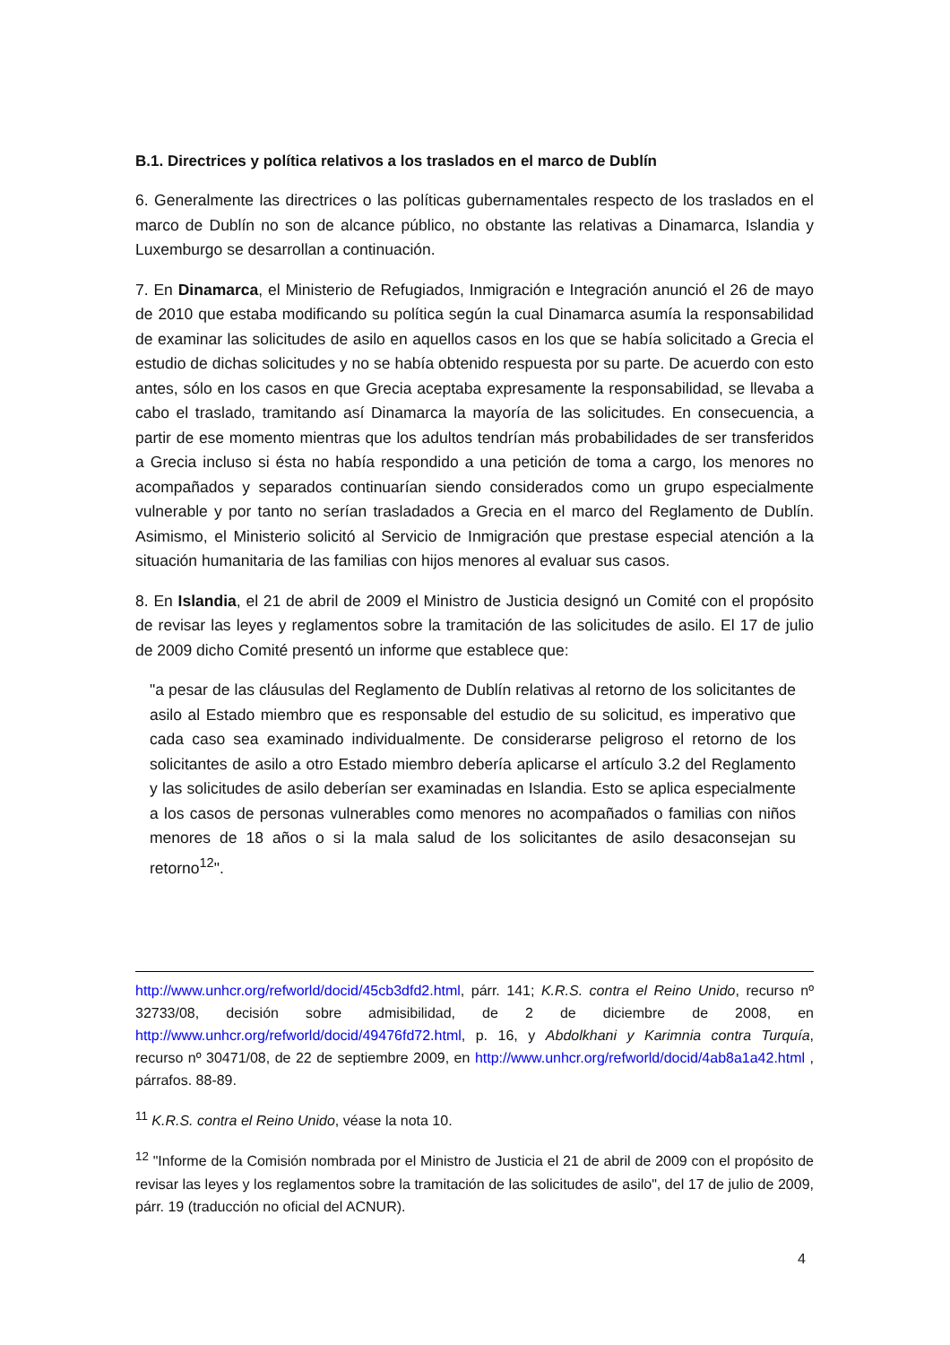B.1. Directrices y política relativos a los traslados en el marco de Dublín
6. Generalmente las directrices o las políticas gubernamentales respecto de los traslados en el marco de Dublín no son de alcance público, no obstante las relativas a Dinamarca, Islandia y Luxemburgo se desarrollan a continuación.
7. En Dinamarca, el Ministerio de Refugiados, Inmigración e Integración anunció el 26 de mayo de 2010 que estaba modificando su política según la cual Dinamarca asumía la responsabilidad de examinar las solicitudes de asilo en aquellos casos en los que se había solicitado a Grecia el estudio de dichas solicitudes y no se había obtenido respuesta por su parte. De acuerdo con esto antes, sólo en los casos en que Grecia aceptaba expresamente la responsabilidad, se llevaba a cabo el traslado, tramitando así Dinamarca la mayoría de las solicitudes. En consecuencia, a partir de ese momento mientras que los adultos tendrían más probabilidades de ser transferidos a Grecia incluso si ésta no había respondido a una petición de toma a cargo, los menores no acompañados y separados continuarían siendo considerados como un grupo especialmente vulnerable y por tanto no serían trasladados a Grecia en el marco del Reglamento de Dublín. Asimismo, el Ministerio solicitó al Servicio de Inmigración que prestase especial atención a la situación humanitaria de las familias con hijos menores al evaluar sus casos.
8. En Islandia, el 21 de abril de 2009 el Ministro de Justicia designó un Comité con el propósito de revisar las leyes y reglamentos sobre la tramitación de las solicitudes de asilo. El 17 de julio de 2009 dicho Comité presentó un informe que establece que:
"a pesar de las cláusulas del Reglamento de Dublín relativas al retorno de los solicitantes de asilo al Estado miembro que es responsable del estudio de su solicitud, es imperativo que cada caso sea examinado individualmente. De considerarse peligroso el retorno de los solicitantes de asilo a otro Estado miembro debería aplicarse el artículo 3.2 del Reglamento y las solicitudes de asilo deberían ser examinadas en Islandia. Esto se aplica especialmente a los casos de personas vulnerables como menores no acompañados o familias con niños menores de 18 años o si la mala salud de los solicitantes de asilo desaconsejan su retorno<sup>12</sup>".
http://www.unhcr.org/refworld/docid/45cb3dfd2.html, párr. 141; K.R.S. contra el Reino Unido, recurso nº 32733/08, decisión sobre admisibilidad, de 2 de diciembre de 2008, en http://www.unhcr.org/refworld/docid/49476fd72.html, p. 16, y Abdolkhani y Karimnia contra Turquía, recurso nº 30471/08, de 22 de septiembre 2009, en http://www.unhcr.org/refworld/docid/4ab8a1a42.html , párrafos. 88-89.
<sup>11</sup> K.R.S. contra el Reino Unido, véase la nota 10.
<sup>12</sup> "Informe de la Comisión nombrada por el Ministro de Justicia el 21 de abril de 2009 con el propósito de revisar las leyes y los reglamentos sobre la tramitación de las solicitudes de asilo", del 17 de julio de 2009, párr. 19 (traducción no oficial del ACNUR).
4